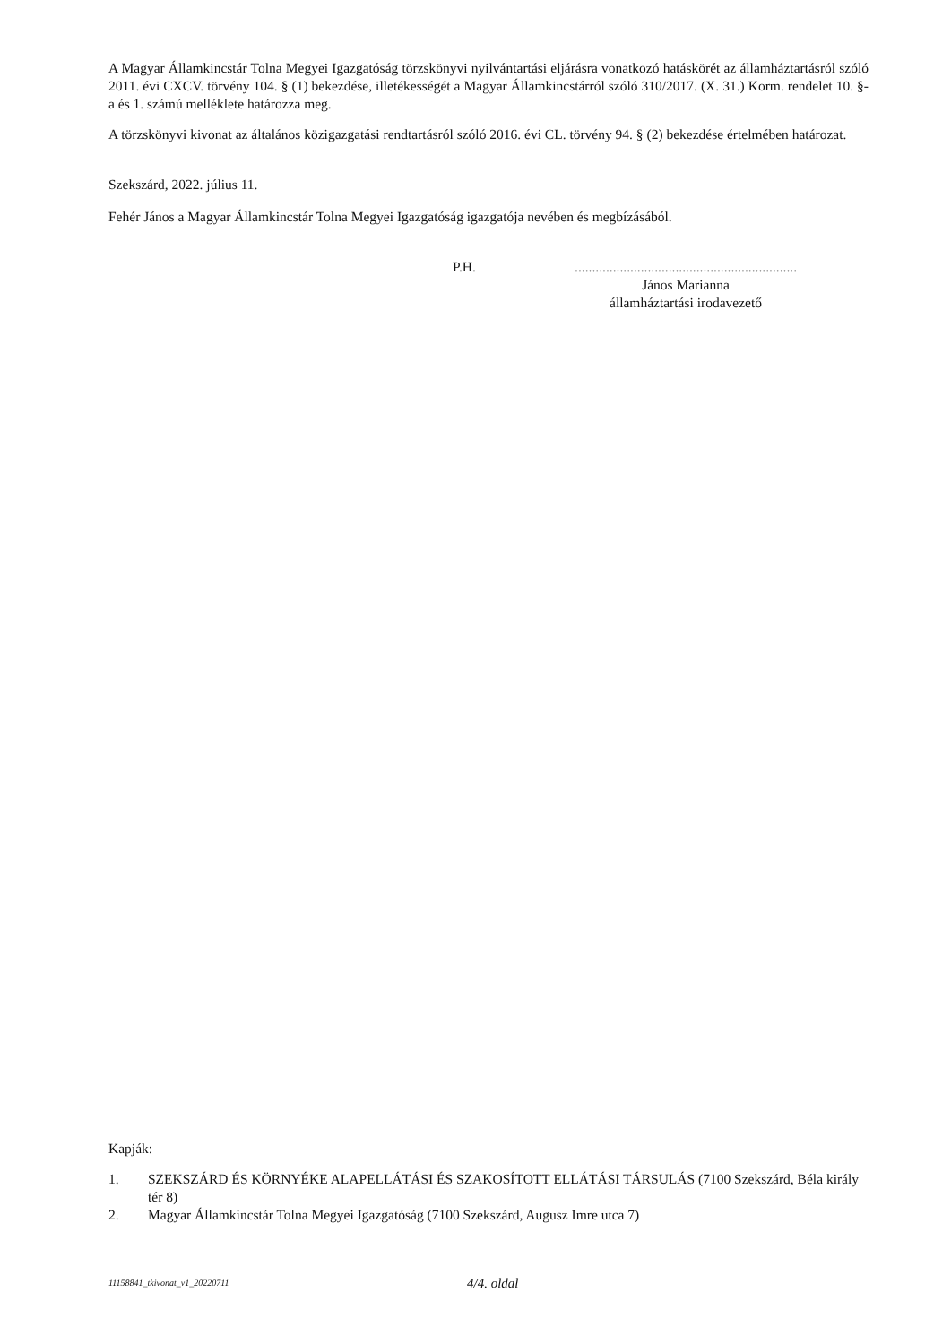A Magyar Államkincstár Tolna Megyei Igazgatóság törzskönyvi nyilvántartási eljárásra vonatkozó hatáskörét az államháztartásról szóló 2011. évi CXCV. törvény 104. § (1) bekezdése, illetékességét a Magyar Államkincstárról szóló 310/2017. (X. 31.) Korm. rendelet 10. §-a és 1. számú melléklete határozza meg.
A törzskönyvi kivonat az általános közigazgatási rendtartásról szóló 2016. évi CL. törvény 94. § (2) bekezdése értelmében határozat.
Szekszárd, 2022. július 11.
Fehér János a Magyar Államkincstár Tolna Megyei Igazgatóság igazgatója nevében és megbízásából.
P.H. ................................................................
János Marianna
államháztartási irodavezető
Kapják:
1. SZEKSZÁRD ÉS KÖRNYÉKE ALAPELLÁTÁSI ÉS SZAKOSÍTOTT ELLÁTÁSI TÁRSULÁS (7100 Szekszárd, Béla király tér 8)
2. Magyar Államkincstár Tolna Megyei Igazgatóság (7100 Szekszárd, Augusz Imre utca 7)
11158841_tkivonat_v1_20220711 4/4. oldal